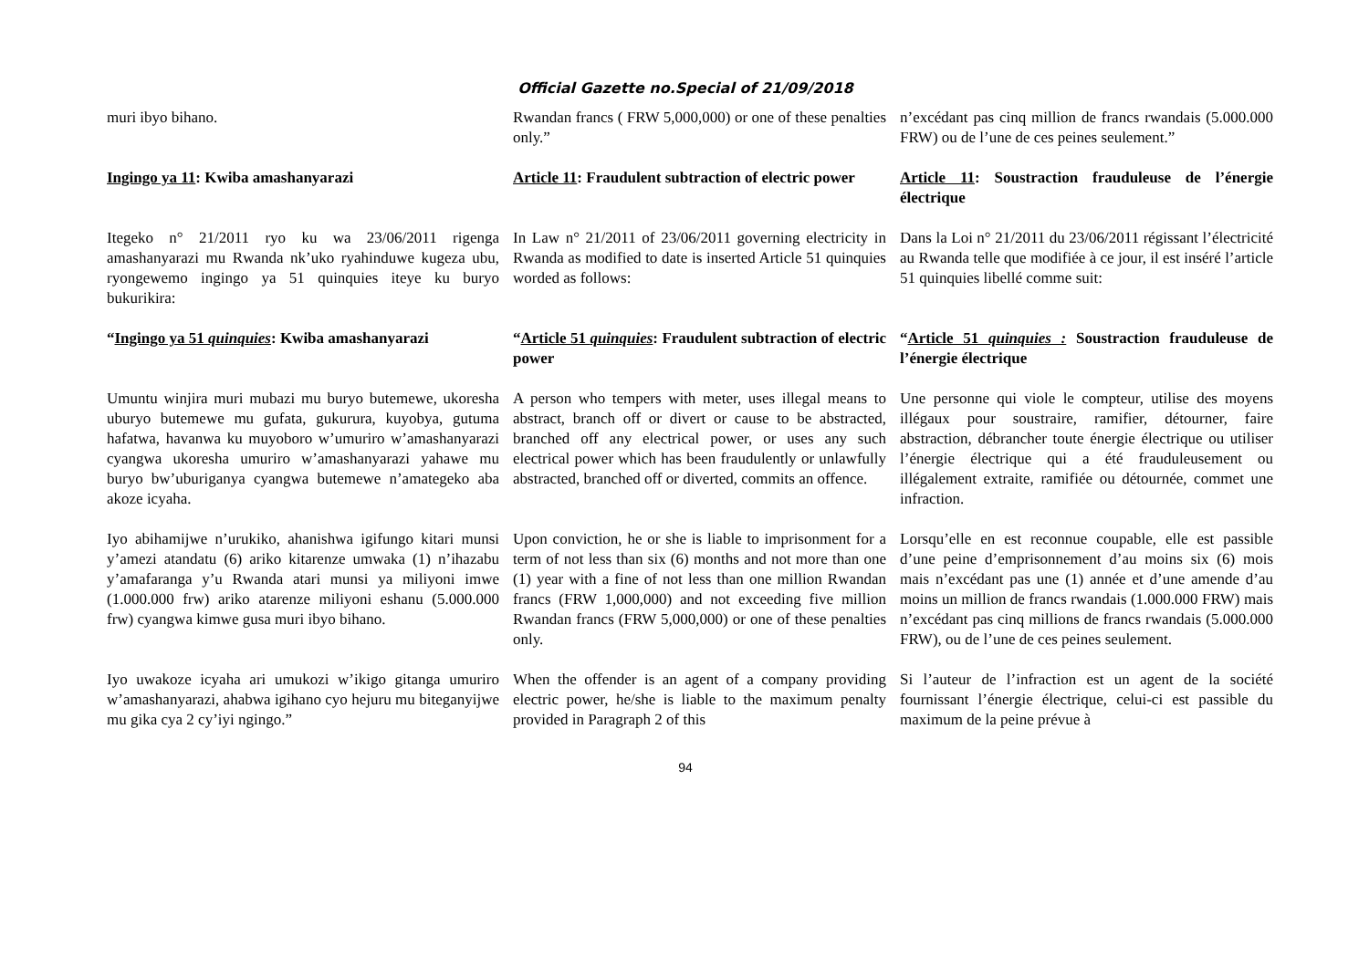Official Gazette no.Special of 21/09/2018
muri ibyo bihano.
Rwandan francs ( FRW 5,000,000) or one of these penalties only.”
n’excédant pas cinq million de francs rwandais (5.000.000 FRW) ou de l’une de ces peines seulement.”
Ingingo ya 11: Kwiba amashanyarazi
Article 11: Fraudulent subtraction of electric power
Article 11: Soustraction frauduleuse de l’énergie électrique
Itegeko n° 21/2011 ryo ku wa 23/06/2011 rigenga amashanyarazi mu Rwanda nk’uko ryahinduwe kugeza ubu, ryongewemo ingingo ya 51 quinquies iteye ku buryo bukurikira:
In Law n° 21/2011 of 23/06/2011 governing electricity in Rwanda as modified to date is inserted Article 51 quinquies worded as follows:
Dans la Loi n° 21/2011 du 23/06/2011 régissant l’électricité au Rwanda telle que modifiée à ce jour, il est inséré l’article 51 quinquies libellé comme suit:
“Ingingo ya 51 quinquies: Kwiba amashanyarazi
“Article 51 quinquies: Fraudulent subtraction of electric power
“Article 51 quinquies : Soustraction frauduleuse de l’énergie électrique
Umuntu winjira muri mubazi mu buryo butemewe, ukoresha uburyo butemewe mu gufata, gukurura, kuyobya, gutuma hafatwa, havanwa ku muyoboro w’umuriro w’amashanyarazi cyangwa ukoresha umuriro w’amashanyarazi yahawe mu buryo bw’uburiganya cyangwa butemewe n’amategeko aba akoze icyaha.
A person who tempers with meter, uses illegal means to abstract, branch off or divert or cause to be abstracted, branched off any electrical power, or uses any such electrical power which has been fraudulently or unlawfully abstracted, branched off or diverted, commits an offence.
Une personne qui viole le compteur, utilise des moyens illégaux pour soustraire, ramifier, détourner, faire abstraction, débrancher toute énergie électrique ou utiliser l’énergie électrique qui a été frauduleusement ou illégalement extraite, ramifiée ou détournée, commet une infraction.
Iyo abihamijwe n’urukiko, ahanishwa igifungo kitari munsi y’amezi atandatu (6) ariko kitarenze umwaka (1) n’ihazabu y’amafaranga y’u Rwanda atari munsi ya miliyoni imwe (1.000.000 frw) ariko atarenze miliyoni eshanu (5.000.000 frw) cyangwa kimwe gusa muri ibyo bihano.
Upon conviction, he or she is liable to imprisonment for a term of not less than six (6) months and not more than one (1) year with a fine of not less than one million Rwandan francs (FRW 1,000,000) and not exceeding five million Rwandan francs (FRW 5,000,000) or one of these penalties only.
Lorsqu’elle en est reconnue coupable, elle est passible d’une peine d’emprisonnement d’au moins six (6) mois mais n’excédant pas une (1) année et d’une amende d’au moins un million de francs rwandais (1.000.000 FRW) mais n’excédant pas cinq millions de francs rwandais (5.000.000 FRW), ou de l’une de ces peines seulement.
Iyo uwakoze icyaha ari umukozi w’ikigo gitanga umuriro w’amashanyarazi, ahabwa igihano cyo hejuru mu biteganyijwe mu gika cya 2 cy’iyi ngingo.”
When the offender is an agent of a company providing electric power, he/she is liable to the maximum penalty provided in Paragraph 2 of this
Si l’auteur de l’infraction est un agent de la société fournissant l’énergie électrique, celui-ci est passible du maximum de la peine prévue à
94